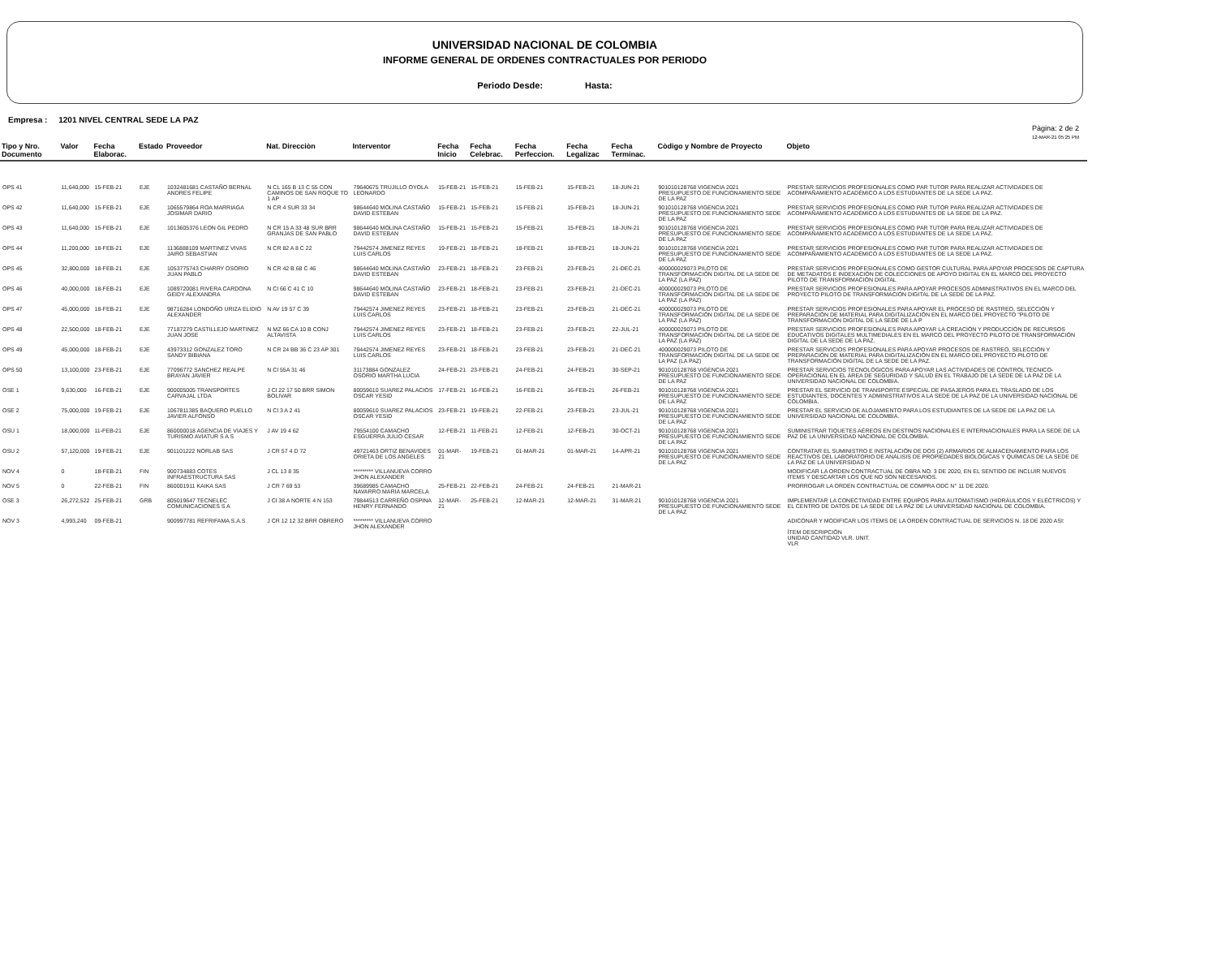UNIVERSIDAD NACIONAL DE COLOMBIA
INFORME GENERAL DE ORDENES CONTRACTUALES POR PERIODO
Periodo Desde: Hasta:
Empresa : 1201 NIVEL CENTRAL SEDE LA PAZ
Pàgina: 2 de 2
12-MAR-21 05:25 PM
| Tipo y Nro. Documento | Valor | Fecha Elaborac. | Estado | Proveedor | Nat. Direcciòn | Interventor | Fecha Inicio | Fecha Celebrac. | Fecha Perfeccion. | Fecha Legalizac | Fecha Terminac. | Còdigo y Nombre de Proyecto | Objeto |
| --- | --- | --- | --- | --- | --- | --- | --- | --- | --- | --- | --- | --- | --- |
| OPS 41 | 11,640,000 | 15-FEB-21 | EJE | 1032481681 CASTAÑO BERNAL ANDRES FELIPE | N CL 165 B 13 C 55 CON CAMINOS DE SAN ROQUE TO 1 AP | 79640675 TRUJILLO OYOLA LEONARDO | 15-FEB-21 | 15-FEB-21 | 15-FEB-21 | 15-FEB-21 | 18-JUN-21 | 901010128768 VIGENCIA 2021 PRESUPUESTO DE FUNCIONAMIENTO SEDE DE LA PAZ | PRESTAR SERVICIOS PROFESIONALES COMO PAR TUTOR PARA REALIZAR ACTIVIDADES DE ACOMPAÑAMIENTO ACADÉMICO A LOS ESTUDIANTES DE LA SEDE LA PAZ. |
| OPS 42 | 11,640,000 | 15-FEB-21 | EJE | 1065579864 ROA MARRIAGA JOSIMAR DARIO | N CR 4 SUR 33 34 | 98644640 MOLINA CASTAÑO DAVID ESTEBAN | 15-FEB-21 | 15-FEB-21 | 15-FEB-21 | 15-FEB-21 | 18-JUN-21 | 901010128768 VIGENCIA 2021 PRESUPUESTO DE FUNCIONAMIENTO SEDE DE LA PAZ | PRESTAR SERVICIOS PROFESIONALES COMO PAR TUTOR PARA REALIZAR ACTIVIDADES DE ACOMPAÑAMIENTO ACADÉMICO A LOS ESTUDIANTES DE LA SEDE DE LA PAZ. |
| OPS 43 | 11,640,000 | 15-FEB-21 | EJE | 1013605376 LEON GIL PEDRO | N CR 15 A 33 48 SUR BRR GRANJAS DE SAN PABLO | 98644640 MOLINA CASTAÑO DAVID ESTEBAN | 15-FEB-21 | 15-FEB-21 | 15-FEB-21 | 15-FEB-21 | 18-JUN-21 | 901010128768 VIGENCIA 2021 PRESUPUESTO DE FUNCIONAMIENTO SEDE DE LA PAZ | PRESTAR SERVICIOS PROFESIONALES COMO PAR TUTOR PARA REALIZAR ACTIVIDADES DE ACOMPAÑAMIENTO ACADÉMICO A LOS ESTUDIANTES DE LA SEDE LA PAZ. |
| OPS 44 | 11,200,000 | 18-FEB-21 | EJE | 1136888109 MARTINEZ VIVAS JAIRO SEBASTIAN | N CR 82 A 8 C 22 | 79442574 JIMENEZ REYES LUIS CARLOS | 19-FEB-21 | 18-FEB-21 | 18-FEB-21 | 18-FEB-21 | 18-JUN-21 | 901010128768 VIGENCIA 2021 PRESUPUESTO DE FUNCIONAMIENTO SEDE DE LA PAZ | PRESTAR SERVICIOS PROFESIONALES COMO PAR TUTOR PARA REALIZAR ACTIVIDADES DE ACOMPAÑAMIENTO ACADÉMICO A LOS ESTUDIANTES DE LA SEDE LA PAZ. |
| OPS 45 | 32,800,000 | 18-FEB-21 | EJE | 1053775743 CHARRY OSORIO JUAN PABLO | N CR 42 B 68 C 46 | 98644640 MOLINA CASTAÑO DAVID ESTEBAN | 23-FEB-21 | 18-FEB-21 | 23-FEB-21 | 23-FEB-21 | 21-DEC-21 | 400000029073 PILOTO DE TRANSFORMACIÓN DIGITAL DE LA SEDE DE LA PAZ (LA PAZ) | PRESTAR SERVICIOS PROFESIONALES COMO GESTOR CULTURAL PARA APOYAR PROCESOS DE CAPTURA DE METADATOS E INDEXACIÓN DE COLECCIONES DE APOYO DIGITAL EN EL MARCO DEL PROYECTO PILOTO DE TRANSFORMACIÓN DIGITAL |
| OPS 46 | 40,000,000 | 18-FEB-21 | EJE | 1089720081 RIVERA CARDONA GEIDY ALEXANDRA | N Cl 66 C 41 C 10 | 98644640 MOLINA CASTAÑO DAVID ESTEBAN | 23-FEB-21 | 18-FEB-21 | 23-FEB-21 | 23-FEB-21 | 21-DEC-21 | 400000029073 PILOTO DE TRANSFORMACIÓN DIGITAL DE LA SEDE DE LA PAZ (LA PAZ) | PRESTAR SERVICIOS PROFESIONALES PARA APOYAR PROCESOS ADMINISTRATIVOS EN EL MARCO DEL PROYECTO PILOTO DE TRANSFORMACIÓN DIGITAL DE LA SEDE DE LA PAZ. |
| OPS 47 | 45,000,000 | 18-FEB-21 | EJE | 98716284 LONDOÑO URIZA ELIDIO ALEXANDER | N AV 19 57 C 39 | 79442574 JIMENEZ REYES LUIS CARLOS | 23-FEB-21 | 18-FEB-21 | 23-FEB-21 | 23-FEB-21 | 21-DEC-21 | 400000029073 PILOTO DE TRANSFORMACIÓN DIGITAL DE LA SEDE DE LA PAZ (LA PAZ) | PRESTAR SERVICIOS PROFESIONALES PARA APOYAR EL PROCESO DE RASTREO, SELECCIÓN Y PREPARACIÓN DE MATERIAL PARA DIGITALIZACIÓN EN EL MARCO DEL PROYECTO "PILOTO DE TRANSFORMACIÓN DIGITAL DE LA SEDE DE LA P |
| OPS 48 | 22,500,000 | 18-FEB-21 | EJE | 77187279 CASTILLEJO MARTINEZ JUAN JOSE | N MZ 66 CA 10 B CONJ ALTAVISTA | 79442574 JIMENEZ REYES LUIS CARLOS | 23-FEB-21 | 18-FEB-21 | 23-FEB-21 | 23-FEB-21 | 22-JUL-21 | 400000029073 PILOTO DE TRANSFORMACIÓN DIGITAL DE LA SEDE DE LA PAZ (LA PAZ) | PRESTAR SERVICIOS PROFESIONALES PARA APOYAR LA CREACIÓN Y PRODUCCIÓN DE RECURSOS EDUCATIVOS DIGITALES MULTIMEDIALES EN EL MARCO DEL PROYECTO PILOTO DE TRANSFORMACIÓN DIGITAL DE LA SEDE DE LA PAZ. |
| OPS 49 | 45,000,000 | 18-FEB-21 | EJE | 43973312 GONZALEZ TORO SANDY BIBIANA | N CR 24 BB 36 C 23 AP 301 | 79442574 JIMENEZ REYES LUIS CARLOS | 23-FEB-21 | 18-FEB-21 | 23-FEB-21 | 23-FEB-21 | 21-DEC-21 | 400000029073 PILOTO DE TRANSFORMACIÓN DIGITAL DE LA SEDE DE LA PAZ (LA PAZ) | PRESTAR SERVICIOS PROFESIONALES PARA APOYAR PROCESOS DE RASTREO, SELECCIÓN Y PREPARACIÓN DE MATERIAL PARA DIGITALIZACIÓN EN EL MARCO DEL PROYECTO PILOTO DE TRANSFORMACIÓN DIGITAL DE LA SEDE DE LA PAZ. |
| OPS 50 | 13,100,000 | 23-FEB-21 | EJE | 77096772 SANCHEZ REALPE BRAYAN JAVIER | N Cl 55A 31 46 | 31173884 GONZALEZ OSORIO MARTHA LUCIA | 24-FEB-21 | 23-FEB-21 | 24-FEB-21 | 24-FEB-21 | 30-SEP-21 | 901010128768 VIGENCIA 2021 PRESUPUESTO DE FUNCIONAMIENTO SEDE DE LA PAZ | PRESTAR SERVICIOS TECNOLÓGICOS PARA APOYAR LAS ACTIVIDADES DE CONTROL TECNICO-OPERACIONAL EN EL ÁREA DE SEGURIDAD Y SALUD EN EL TRABAJO DE LA SEDE DE LA PAZ DE LA UNIVERSIDAD NACIONAL DE COLOMBIA. |
| OSE 1 | 9,630,000 | 16-FEB-21 | EJE | 900005005 TRANSPORTES CARVAJAL LTDA | J Cl 22 17 50 BRR SIMON BOLIVAR | 80059610 SUAREZ PALACIOS OSCAR YESID | 17-FEB-21 | 16-FEB-21 | 16-FEB-21 | 16-FEB-21 | 26-FEB-21 | 901010128768 VIGENCIA 2021 PRESUPUESTO DE FUNCIONAMIENTO SEDE DE LA PAZ | PRESTAR EL SERVICIO DE TRANSPORTE ESPECIAL DE PASAJEROS PARA EL TRASLADO DE LOS ESTUDIANTES, DOCENTES Y ADMINISTRATIVOS A LA SEDE DE LA PAZ DE LA UNIVERSIDAD NACIONAL DE COLOMBIA. |
| OSE 2 | 75,000,000 | 19-FEB-21 | EJE | 1067811385 BAQUERO PUELLO JAVIER ALFONSO | N Cl 3 A 2 41 | 80059610 SUAREZ PALACIOS OSCAR YESID | 23-FEB-21 | 19-FEB-21 | 22-FEB-21 | 23-FEB-21 | 23-JUL-21 | 901010128768 VIGENCIA 2021 PRESUPUESTO DE FUNCIONAMIENTO SEDE DE LA PAZ | PRESTAR EL SERVICIO DE ALOJAMIENTO PARA LOS ESTUDIANTES DE LA SEDE DE LA PAZ DE LA UNIVERSIDAD NACIONAL DE COLOMBIA. |
| OSU 1 | 18,000,000 | 11-FEB-21 | EJE | 860000018 AGENCIA DE VIAJES Y TURISMO AVIATUR S A S | J AV 19 4 62 | 79554100 CAMACHO ESGUERRA JULIO CESAR | 12-FEB-21 | 11-FEB-21 | 12-FEB-21 | 12-FEB-21 | 30-OCT-21 | 901010128768 VIGENCIA 2021 PRESUPUESTO DE FUNCIONAMIENTO SEDE DE LA PAZ | SUMINISTRAR TIQUETES AÉREOS EN DESTINOS NACIONALES E INTERNACIONALES PARA LA SEDE DE LA PAZ DE LA UNIVERSIDAD NACIONAL DE COLOMBIA. |
| OSU 2 | 57,120,000 | 19-FEB-21 | EJE | 901101222 NORLAB SAS | J CR 57 4 D 72 | 49721463 ORTIZ BENAVIDES ORIETA DE LOS ANGELES | 01-MAR-21 | 19-FEB-21 | 01-MAR-21 | 01-MAR-21 | 14-APR-21 | 901010128768 VIGENCIA 2021 PRESUPUESTO DE FUNCIONAMIENTO SEDE DE LA PAZ | CONTRATAR EL SUMINISTRO E INSTALACIÓN DE DOS (2) ARMARIOS DE ALMACENAMIENTO PARA LOS REACTIVOS DEL LABORATORIO DE ANÁLISIS DE PROPIEDADES BIOLÓGICAS Y QUÍMICAS DE LA SEDE DE LA PAZ DE LA UNIVERSIDAD N |
| NOV 4 | 0 | 18-FEB-21 | FIN | 900734883 COTES INFRAESTRUCTURA SAS | J CL 13 8 35 | ********* VILLANUEVA CORRO JHON ALEXANDER | | | | | | | MODIFICAR LA ORDEN CONTRACTUAL DE OBRA NO. 3 DE 2020, EN EL SENTIDO DE INCLUIR NUEVOS ITEMS Y DESCARTAR LOS QUE NO SON NECESARIOS. |
| NOV 5 | 0 | 22-FEB-21 | FIN | 860001911 KAIKA SAS | J CR 7 69 53 | 39689985 CAMACHO NAVARRO MARIA MARCELA | 25-FEB-21 | 22-FEB-21 | 24-FEB-21 | 24-FEB-21 | 21-MAR-21 | | PRORROGAR LA ORDEN CONTRACTUAL DE COMPRA ODC N° 11 DE 2020. |
| OSE 3 | 26,272,522 | 25-FEB-21 | GRB | 805019647 TECNELEC COMUNICACIONES S A | J Cl 38 A NORTE 4 N 153 | 79844513 CARREÑO OSPINA HENRY FERNANDO | 12-MAR-21 | 25-FEB-21 | 12-MAR-21 | 12-MAR-21 | 31-MAR-21 | 901010128768 VIGENCIA 2021 PRESUPUESTO DE FUNCIONAMIENTO SEDE DE LA PAZ | IMPLEMENTAR LA CONECTIVIDAD ENTRE EQUIPOS PARA AUTOMATISMO (HIDRÁULICOS Y ELÉCTRICOS) Y EL CENTRO DE DATOS DE LA SEDE DE LA PAZ DE LA UNIVERSIDAD NACIONAL DE COLOMBIA. |
| NOV 3 | 4,993,240 | 09-FEB-21 | | 900997781 REFRIFAMA S.A.S | J CR 12 12 32 BRR OBRERO | ********* VILLANUEVA CORRO JHON ALEXANDER | | | | | | | ADICONAR Y MODIFICAR LOS ITEMS DE LA ORDEN CONTRACTUAL DE SERVICIOS N. 18 DE 2020 ASI: ÍTEM DESCRIPCIÓN UNIDAD CANTIDAD VLR. UNIT. VLR |